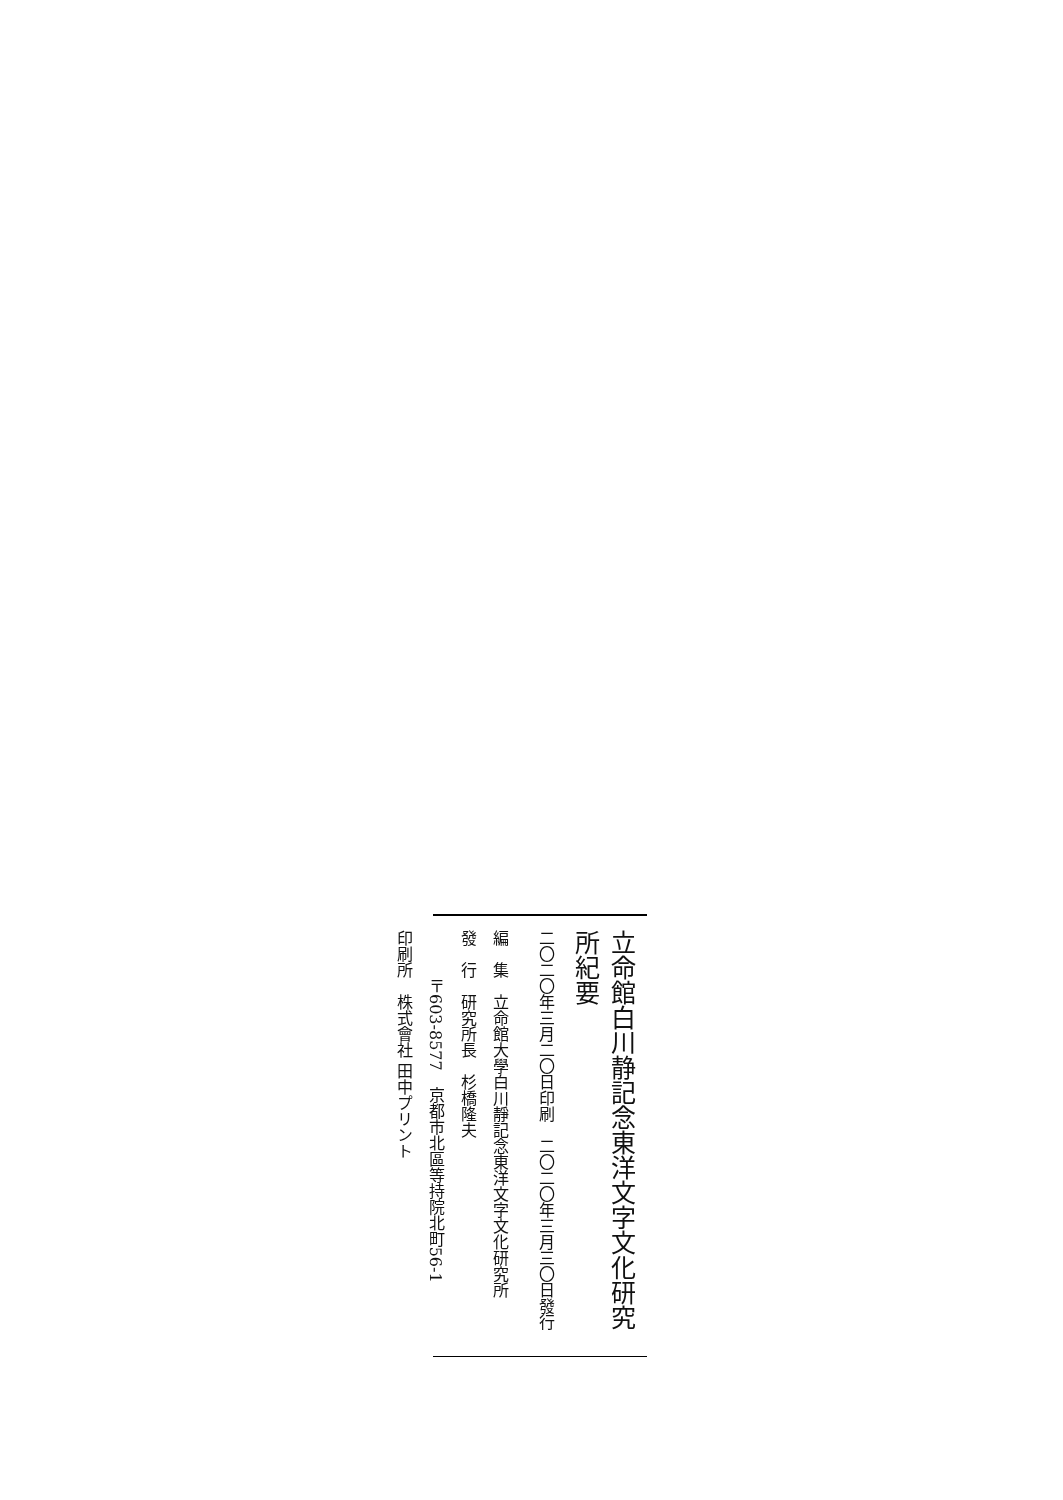立命館白川静記念東洋文字文化研究所紀要
二〇二〇年三月二〇日印刷　二〇二〇年三月三〇日發行
編　集　立命館大學白川靜記念東洋文字文化研究所
發　行　研究所長　杉橋隆夫
　　　〒603-8577　京都市北區等持院北町56-1
印刷所　株式會社 田中プリント